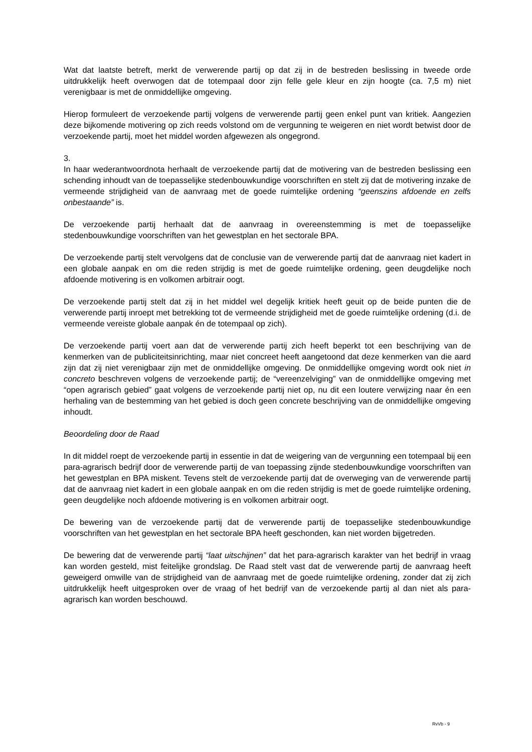Wat dat laatste betreft, merkt de verwerende partij op dat zij in de bestreden beslissing in tweede orde uitdrukkelijk heeft overwogen dat de totempaal door zijn felle gele kleur en zijn hoogte (ca. 7,5 m) niet verenigbaar is met de onmiddellijke omgeving.
Hierop formuleert de verzoekende partij volgens de verwerende partij geen enkel punt van kritiek. Aangezien deze bijkomende motivering op zich reeds volstond om de vergunning te weigeren en niet wordt betwist door de verzoekende partij, moet het middel worden afgewezen als ongegrond.
3.
In haar wederantwoordnota herhaalt de verzoekende partij dat de motivering van de bestreden beslissing een schending inhoudt van de toepasselijke stedenbouwkundige voorschriften en stelt zij dat de motivering inzake de vermeende strijdigheid van de aanvraag met de goede ruimtelijke ordening “geenszins afdoende en zelfs onbestaande” is.
De verzoekende partij herhaalt dat de aanvraag in overeenstemming is met de toepasselijke stedenbouwkundige voorschriften van het gewestplan en het sectorale BPA.
De verzoekende partij stelt vervolgens dat de conclusie van de verwerende partij dat de aanvraag niet kadert in een globale aanpak en om die reden strijdig is met de goede ruimtelijke ordening, geen deugdelijke noch afdoende motivering is en volkomen arbitrair oogt.
De verzoekende partij stelt dat zij in het middel wel degelijk kritiek heeft geuit op de beide punten die de verwerende partij inroept met betrekking tot de vermeende strijdigheid met de goede ruimtelijke ordening (d.i. de vermeende vereiste globale aanpak én de totempaal op zich).
De verzoekende partij voert aan dat de verwerende partij zich heeft beperkt tot een beschrijving van de kenmerken van de publiciteitsinrichting, maar niet concreet heeft aangetoond dat deze kenmerken van die aard zijn dat zij niet verenigbaar zijn met de onmiddellijke omgeving. De onmiddellijke omgeving wordt ook niet in concreto beschreven volgens de verzoekende partij; de “vereenzelviging” van de onmiddellijke omgeving met “open agrarisch gebied” gaat volgens de verzoekende partij niet op, nu dit een loutere verwijzing naar én een herhaling van de bestemming van het gebied is doch geen concrete beschrijving van de onmiddellijke omgeving inhoudt.
Beoordeling door de Raad
In dit middel roept de verzoekende partij in essentie in dat de weigering van de vergunning een totempaal bij een para-agrarisch bedrijf door de verwerende partij de van toepassing zijnde stedenbouwkundige voorschriften van het gewestplan en BPA miskent. Tevens stelt de verzoekende partij dat de overweging van de verwerende partij dat de aanvraag niet kadert in een globale aanpak en om die reden strijdig is met de goede ruimtelijke ordening, geen deugdelijke noch afdoende motivering is en volkomen arbitrair oogt.
De bewering van de verzoekende partij dat de verwerende partij de toepasselijke stedenbouwkundige voorschriften van het gewestplan en het sectorale BPA heeft geschonden, kan niet worden bijgetreden.
De bewering dat de verwerende partij “laat uitschijnen” dat het para-agrarisch karakter van het bedrijf in vraag kan worden gesteld, mist feitelijke grondslag. De Raad stelt vast dat de verwerende partij de aanvraag heeft geweigerd omwille van de strijdigheid van de aanvraag met de goede ruimtelijke ordening, zonder dat zij zich uitdrukkelijk heeft uitgesproken over de vraag of het bedrijf van de verzoekende partij al dan niet als para-agrarisch kan worden beschouwd.
RvVb - 9